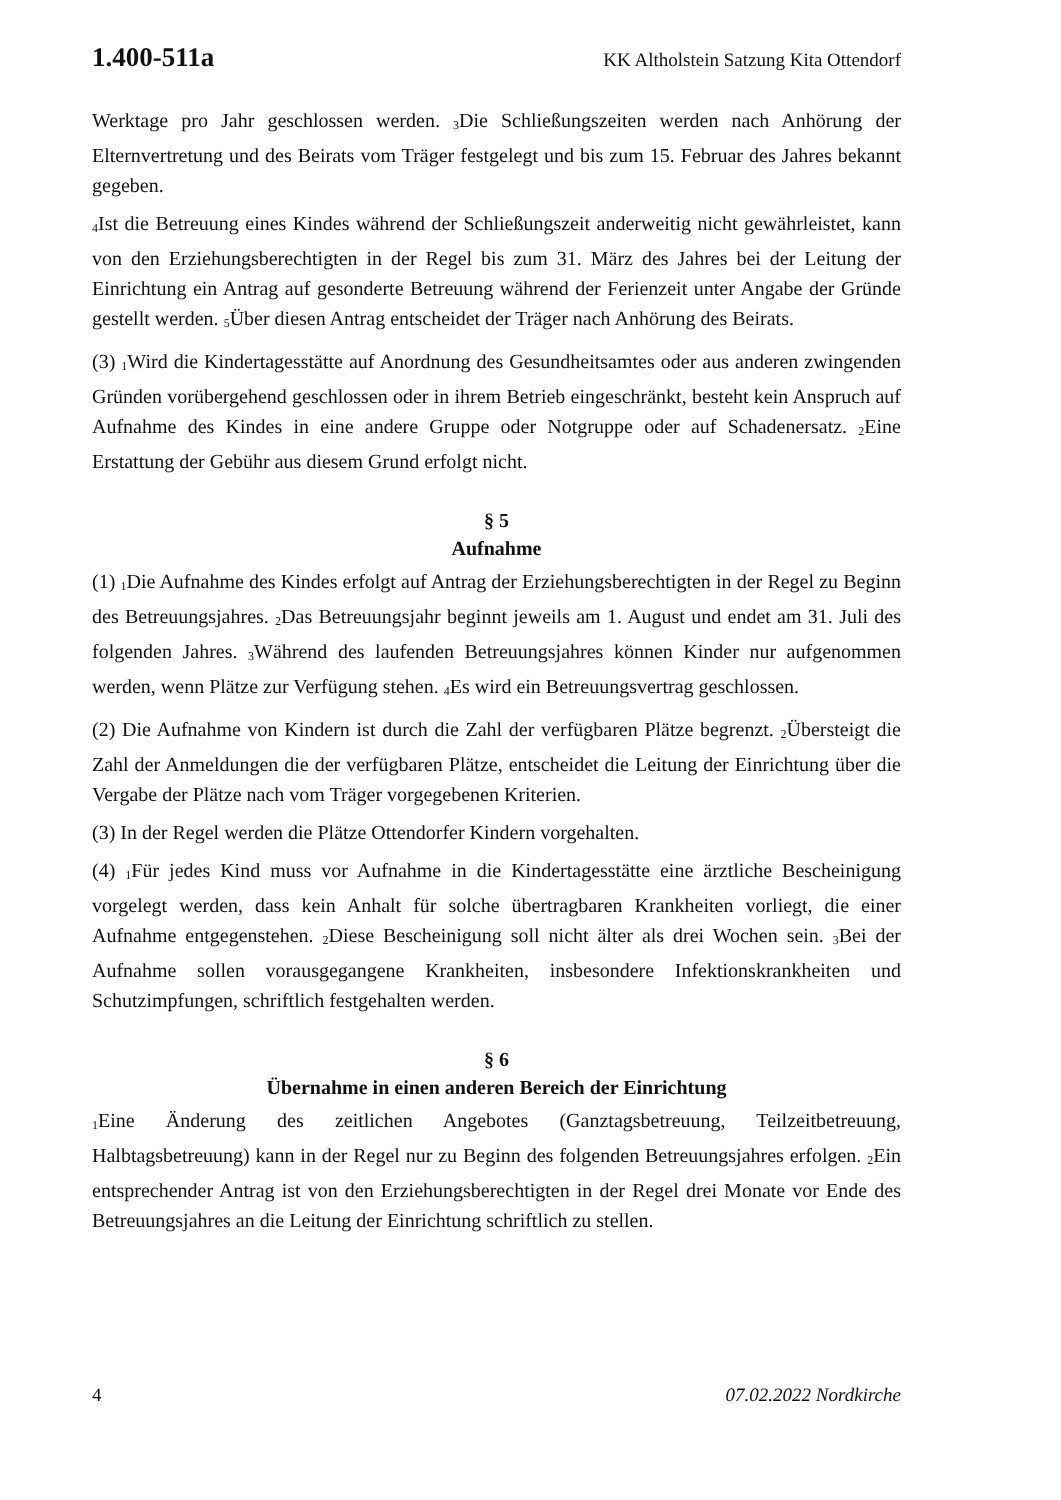1.400-511a KK Altholstein Satzung Kita Ottendorf
Werktage pro Jahr geschlossen werden. <sub>3</sub>Die Schließungszeiten werden nach Anhörung der Elternvertretung und des Beirats vom Träger festgelegt und bis zum 15. Februar des Jahres bekannt gegeben.
<sub>4</sub>Ist die Betreuung eines Kindes während der Schließungszeit anderweitig nicht gewährleistet, kann von den Erziehungsberechtigten in der Regel bis zum 31. März des Jahres bei der Leitung der Einrichtung ein Antrag auf gesonderte Betreuung während der Ferienzeit unter Angabe der Gründe gestellt werden. <sub>5</sub>Über diesen Antrag entscheidet der Träger nach Anhörung des Beirats.
(3) <sub>1</sub>Wird die Kindertagesstätte auf Anordnung des Gesundheitsamtes oder aus anderen zwingenden Gründen vorübergehend geschlossen oder in ihrem Betrieb eingeschränkt, besteht kein Anspruch auf Aufnahme des Kindes in eine andere Gruppe oder Notgruppe oder auf Schadenersatz. <sub>2</sub>Eine Erstattung der Gebühr aus diesem Grund erfolgt nicht.
§ 5
Aufnahme
(1) <sub>1</sub>Die Aufnahme des Kindes erfolgt auf Antrag der Erziehungsberechtigten in der Regel zu Beginn des Betreuungsjahres. <sub>2</sub>Das Betreuungsjahr beginnt jeweils am 1. August und endet am 31. Juli des folgenden Jahres. <sub>3</sub>Während des laufenden Betreuungsjahres können Kinder nur aufgenommen werden, wenn Plätze zur Verfügung stehen. <sub>4</sub>Es wird ein Betreuungsvertrag geschlossen.
(2) Die Aufnahme von Kindern ist durch die Zahl der verfügbaren Plätze begrenzt. <sub>2</sub>Übersteigt die Zahl der Anmeldungen die der verfügbaren Plätze, entscheidet die Leitung der Einrichtung über die Vergabe der Plätze nach vom Träger vorgegebenen Kriterien.
(3) In der Regel werden die Plätze Ottendorfer Kindern vorgehalten.
(4) <sub>1</sub>Für jedes Kind muss vor Aufnahme in die Kindertagesstätte eine ärztliche Bescheinigung vorgelegt werden, dass kein Anhalt für solche übertragbaren Krankheiten vorliegt, die einer Aufnahme entgegenstehen. <sub>2</sub>Diese Bescheinigung soll nicht älter als drei Wochen sein. <sub>3</sub>Bei der Aufnahme sollen vorausgegangene Krankheiten, insbesondere Infektionskrankheiten und Schutzimpfungen, schriftlich festgehalten werden.
§ 6
Übernahme in einen anderen Bereich der Einrichtung
<sub>1</sub>Eine Änderung des zeitlichen Angebotes (Ganztagsbetreuung, Teilzeitbetreuung, Halbtagsbetreuung) kann in der Regel nur zu Beginn des folgenden Betreuungsjahres erfolgen. <sub>2</sub>Ein entsprechender Antrag ist von den Erziehungsberechtigten in der Regel drei Monate vor Ende des Betreuungsjahres an die Leitung der Einrichtung schriftlich zu stellen.
4 07.02.2022 Nordkirche